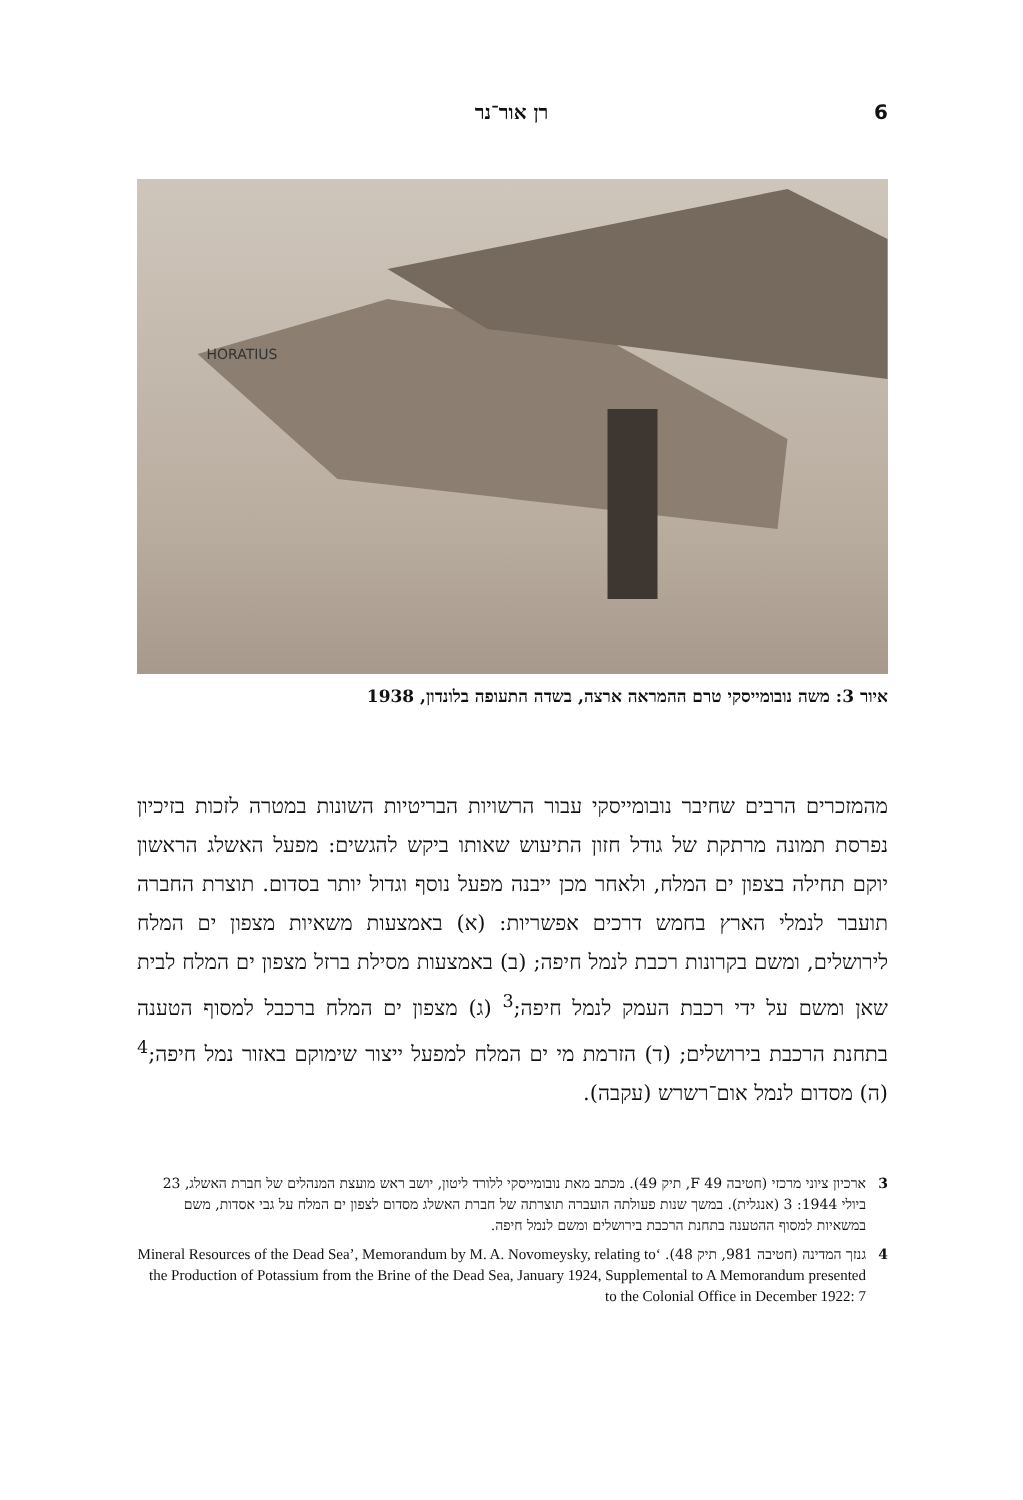6 רן אור־נר
HORATIUS
איור 3: משה נובומייסקי טרם ההמראה ארצה, בשדה התעופה בלונדון, 1938
מהמזכרים הרבים שחיבר נובומייסקי עבור הרשויות הבריטיות השונות במטרה לזכות בזיכיון נפרסת תמונה מרתקת של גודל חזון התיעוש שאותו ביקש להגשים: מפעל האשלג הראשון יוקם תחילה בצפון ים המלח, ולאחר מכן ייבנה מפעל נוסף וגדול יותר בסדום. תוצרת החברה תועבר לנמלי הארץ בחמש דרכים אפשריות: (א) באמצעות משאיות מצפון ים המלח לירושלים, ומשם בקרונות רכבת לנמל חיפה; (ב) באמצעות מסילת ברזל מצפון ים המלח לבית שאן ומשם על ידי רכבת העמק לנמל חיפה;<sup>3</sup> (ג) מצפון ים המלח ברכבל למסוף הטענה בתחנת הרכבת בירושלים; (ד) הזרמת מי ים המלח למפעל ייצור שימוקם באזור נמל חיפה;<sup>4</sup> (ה) מסדום לנמל אום־רשרש (עקבה).
3 ארכיון ציוני מרכזי (חטיבה F 49, תיק 49). מכתב מאת נובומייסקי ללורד ליטון, יושב ראש מועצת המנהלים של חברת האשלג, 23 ביולי 1944: 3 (אנגלית). במשך שנות פעולתה הועברה תוצרתה של חברת האשלג מסדום לצפון ים המלח על גבי אסדות, משם במשאיות למסוף ההטענה בתחנת הרכבת בירושלים ומשם לנמל חיפה.
4 גנזך המדינה (חטיבה 981, תיק 48). ‘Mineral Resources of the Dead Sea’, Memorandum by M. A. Novomeysky, relating to the Production of Potassium from the Brine of the Dead Sea, January 1924, Supplemental to A Memorandum presented to the Colonial Office in December 1922: 7